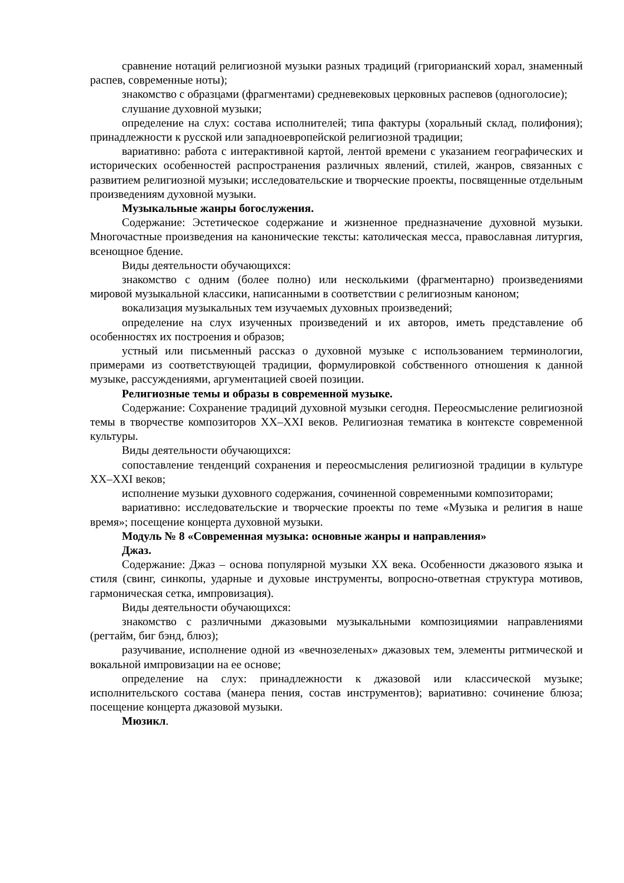сравнение нотаций религиозной музыки разных традиций (григорианский хорал, знаменный распев, современные ноты);
знакомство с образцами (фрагментами) средневековых церковных распевов (одноголосие);
слушание духовной музыки;
определение на слух: состава исполнителей; типа фактуры (хоральный склад, полифония); принадлежности к русской или западноевропейской религиозной традиции;
вариативно: работа с интерактивной картой, лентой времени с указанием географических и исторических особенностей распространения различных явлений, стилей, жанров, связанных с развитием религиозной музыки; исследовательские и творческие проекты, посвященные отдельным произведениям духовной музыки.
Музыкальные жанры богослужения.
Содержание: Эстетическое содержание и жизненное предназначение духовной музыки. Многочастные произведения на канонические тексты: католическая месса, православная литургия, всенощное бдение.
Виды деятельности обучающихся:
знакомство с одним (более полно) или несколькими (фрагментарно) произведениями мировой музыкальной классики, написанными в соответствии с религиозным каноном;
вокализация музыкальных тем изучаемых духовных произведений;
определение на слух изученных произведений и их авторов, иметь представление об особенностях их построения и образов;
устный или письменный рассказ о духовной музыке с использованием терминологии, примерами из соответствующей традиции, формулировкой собственного отношения к данной музыке, рассуждениями, аргументацией своей позиции.
Религиозные темы и образы в современной музыке.
Содержание: Сохранение традиций духовной музыки сегодня. Переосмысление религиозной темы в творчестве композиторов XX–XXI веков. Религиозная тематика в контексте современной культуры.
Виды деятельности обучающихся:
сопоставление тенденций сохранения и переосмысления религиозной традиции в культуре XX–XXI веков;
исполнение музыки духовного содержания, сочиненной современными композиторами;
вариативно: исследовательские и творческие проекты по теме «Музыка и религия в наше время»; посещение концерта духовной музыки.
Модуль № 8 «Современная музыка: основные жанры и направления»
Джаз.
Содержание: Джаз – основа популярной музыки XX века. Особенности джазового языка и стиля (свинг, синкопы, ударные и духовые инструменты, вопросно-ответная структура мотивов, гармоническая сетка, импровизация).
Виды деятельности обучающихся:
знакомство с различными джазовыми музыкальными композициямии направлениями (регтайм, биг бэнд, блюз);
разучивание, исполнение одной из «вечнозеленых» джазовых тем, элементы ритмической и вокальной импровизации на ее основе;
определение на слух: принадлежности к джазовой или классической музыке; исполнительского состава (манера пения, состав инструментов); вариативно: сочинение блюза; посещение концерта джазовой музыки.
Мюзикл.